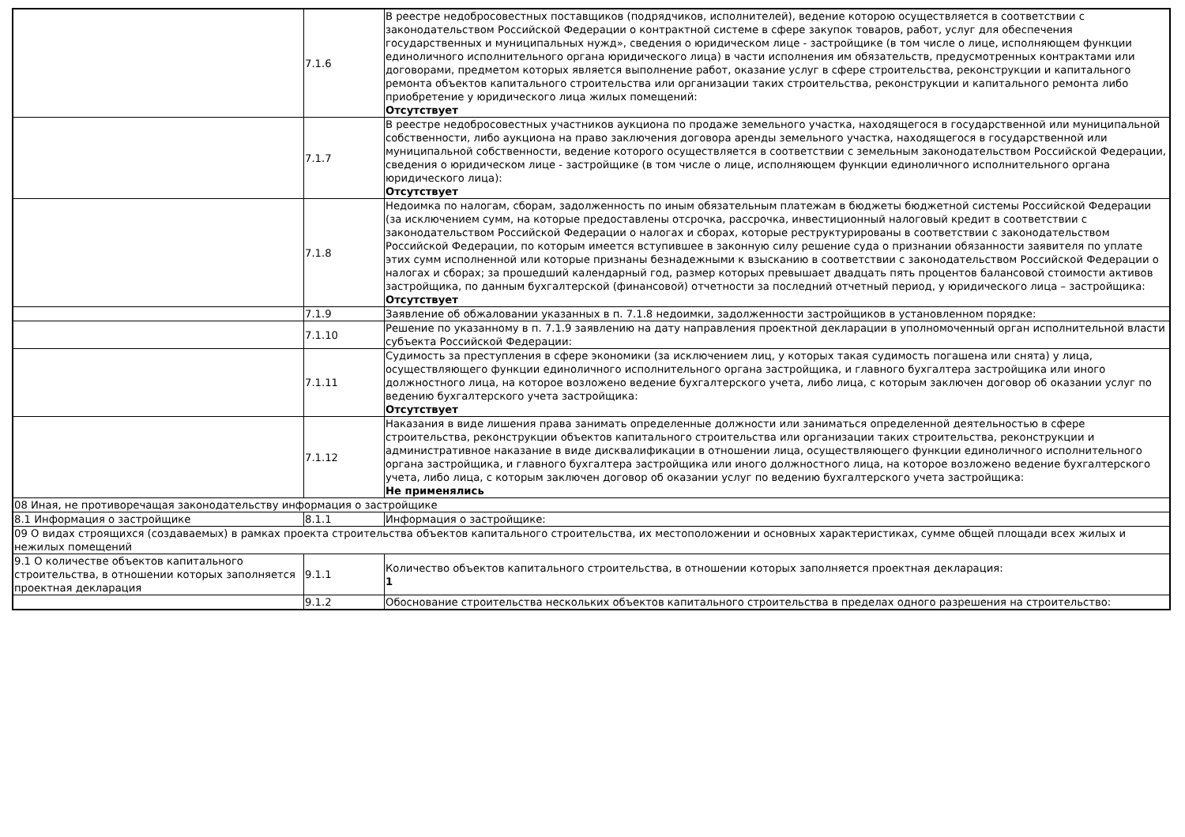| | 7.1.6 | В реестре недобросовестных поставщиков (подрядчиков, исполнителей), ведение которою осуществляется в соответствии с законодательством Российской Федерации о контрактной системе в сфере закупок товаров, работ, услуг для обеспечения государственных и муниципальных нужд», сведения о юридическом лице - застройщике (в том числе о лице, исполняющем функции единоличного исполнительного органа юридического лица) в части исполнения им обязательств, предусмотренных контрактами или договорами, предметом которых является выполнение работ, оказание услуг в сфере строительства, реконструкции и капитального ремонта объектов капитального строительства или организации таких строительства, реконструкции и капитального ремонта либо приобретение у юридического лица жилых помещений: Отсутствует |
| | 7.1.7 | В реестре недобросовестных участников аукциона по продаже земельного участка, находящегося в государственной или муниципальной собственности, либо аукциона на право заключения договора аренды земельного участка, находящегося в государственной или муниципальной собственности, ведение которого осуществляется в соответствии с земельным законодательством Российской Федерации, сведения о юридическом лице - застройщике (в том числе о лице, исполняющем функции единоличного исполнительного органа юридического лица): Отсутствует |
| | 7.1.8 | Недоимка по налогам, сборам, задолженность по иным обязательным платежам в бюджеты бюджетной системы Российской Федерации (за исключением сумм, на которые предоставлены отсрочка, рассрочка, инвестиционный налоговый кредит в соответствии с законодательством Российской Федерации о налогах и сборах, которые реструктурированы в соответствии с законодательством Российской Федерации, по которым имеется вступившее в законную силу решение суда о признании обязанности заявителя по уплате этих сумм исполненной или которые признаны безнадежными к взысканию в соответствии с законодательством Российской Федерации о налогах и сборах; за прошедший календарный год, размер которых превышает двадцать пять процентов балансовой стоимости активов застройщика, по данным бухгалтерской (финансовой) отчетности за последний отчетный период, у юридического лица – застройщика: Отсутствует |
| | 7.1.9 | Заявление об обжаловании указанных в п. 7.1.8 недоимки, задолженности застройщиков в установленном порядке: |
| | 7.1.10 | Решение по указанному в п. 7.1.9 заявлению на дату направления проектной декларации в уполномоченный орган исполнительной власти субъекта Российской Федерации: |
| | 7.1.11 | Судимость за преступления в сфере экономики (за исключением лиц, у которых такая судимость погашена или снята) у лица, осуществляющего функции единоличного исполнительного органа застройщика, и главного бухгалтера застройщика или иного должностного лица, на которое возложено ведение бухгалтерского учета, либо лица, с которым заключен договор об оказании услуг по ведению бухгалтерского учета застройщика: Отсутствует |
| | 7.1.12 | Наказания в виде лишения права занимать определенные должности или заниматься определенной деятельностью в сфере строительства, реконструкции объектов капитального строительства или организации таких строительства, реконструкции и административное наказание в виде дисквалификации в отношении лица, осуществляющего функции единоличного исполнительного органа застройщика, и главного бухгалтера застройщика или иного должностного лица, на которое возложено ведение бухгалтерского учета, либо лица, с которым заключен договор об оказании услуг по ведению бухгалтерского учета застройщика: Не применялись |
| 08 Иная, не противоречащая законодательству информация о застройщике | | |
| 8.1 Информация о застройщике | 8.1.1 | Информация о застройщике: |
| 09 О видах строящихся (создаваемых) в рамках проекта строительства объектов капитального строительства, их местоположении и основных характеристиках, сумме общей площади всех жилых и нежилых помещений | | |
| 9.1 О количестве объектов капитального строительства, в отношении которых заполняется проектная декларация | 9.1.1 | Количество объектов капитального строительства, в отношении которых заполняется проектная декларация: 1 |
| | 9.1.2 | Обоснование строительства нескольких объектов капитального строительства в пределах одного разрешения на строительство: |